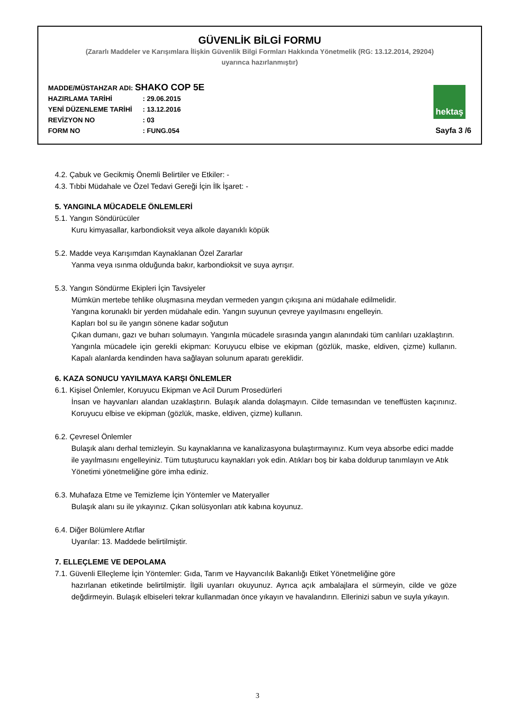GÜVENLİK BİLGİ FORMU
(Zararlı Maddeler ve Karışımlara İlişkin Güvenlik Bilgi Formları Hakkında Yönetmelik (RG: 13.12.2014, 29204)
uyarınca hazırlanmıştır)
MADDE/MÜSTAHZAR ADI: SHAKO COP 5E
HAZIRLAMA TARİHİ: 29.06.2015
YENİ DÜZENLEME TARİHİ: 13.12.2016
REVİZYON NO: 03
FORM NO: FUNG.054
hektaş
Sayfa 3 /6
4.2. Çabuk ve Gecikmiş Önemli Belirtiler ve Etkiler: -
4.3. Tıbbi Müdahale ve Özel Tedavi Gereği İçin İlk İşaret: -
5. YANGINLA MÜCADELE ÖNLEMLERİ
5.1. Yangın Söndürücüler
Kuru kimyasallar, karbondioksit veya alkole dayanıklı köpük
5.2. Madde veya Karışımdan Kaynaklanan Özel Zararlar
Yanma veya ısınma olduğunda bakır, karbondioksit ve suya ayrışır.
5.3. Yangın Söndürme Ekipleri İçin Tavsiyeler
Mümkün mertebe tehlike oluşmasına meydan vermeden yangın çıkışına ani müdahale edilmelidir.
Yangına korunaklı bir yerden müdahale edin. Yangın suyunun çevreye yayılmasını engelleyin.
Kapları bol su ile yangın sönene kadar soğutun
Çıkan dumanı, gazı ve buharı solumayın. Yangınla mücadele sırasında yangın alanındaki tüm canlıları uzaklaştırın.
Yangınla mücadele için gerekli ekipman: Koruyucu elbise ve ekipman (gözlük, maske, eldiven, çizme) kullanın. Kapalı alanlarda kendinden hava sağlayan solunum aparatı gereklidir.
6. KAZA SONUCU YAYILMAYA KARŞI ÖNLEMLER
6.1. Kişisel Önlemler, Koruyucu Ekipman ve Acil Durum Prosedürleri
İnsan ve hayvanları alandan uzaklaştırın. Bulaşık alanda dolaşmayın. Cilde temasından ve teneffüsten kaçınınız. Koruyucu elbise ve ekipman (gözlük, maske, eldiven, çizme) kullanın.
6.2. Çevresel Önlemler
Bulaşık alanı derhal temizleyin. Su kaynaklarına ve kanalizasyona bulaştırmayınız. Kum veya absorbe edici madde ile yayılmasını engelleyiniz. Tüm tutuşturucu kaynakları yok edin. Atıkları boş bir kaba doldurup tanımlayın ve Atık Yönetimi yönetmeliğine göre imha ediniz.
6.3. Muhafaza Etme ve Temizleme İçin Yöntemler ve Materyaller
Bulaşık alanı su ile yıkayınız. Çıkan solüsyonları atık kabına koyunuz.
6.4. Diğer Bölümlere Atıflar
Uyarılar: 13. Maddede belirtilmiştir.
7. ELLEÇLEME VE DEPOLAMA
7.1. Güvenli Elleçleme İçin Yöntemler: Gıda, Tarım ve Hayvancılık Bakanlığı Etiket Yönetmeliğine göre
hazırlanan etiketinde belirtilmiştir. İlgili uyarıları okuyunuz. Ayrıca açık ambalajlara el sürmeyin, cilde ve göze değdirmeyin. Bulaşık elbiseleri tekrar kullanmadan önce yıkayın ve havalandırın. Ellerinizi sabun ve suyla yıkayın.
3